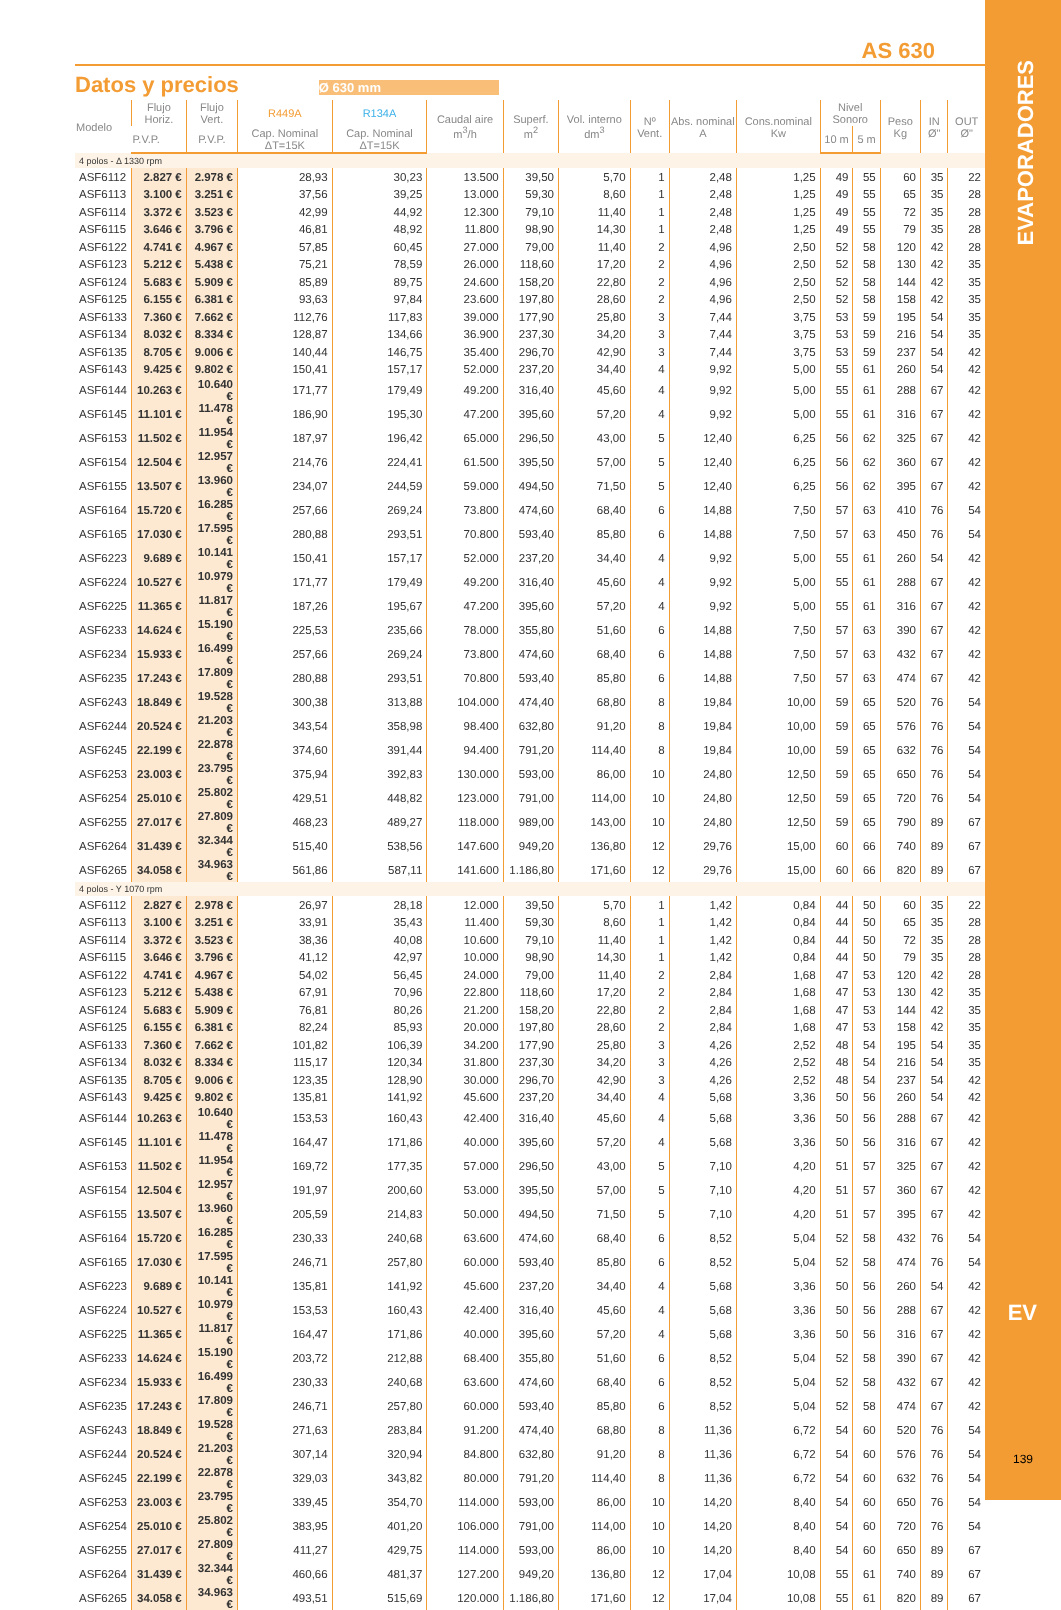EVAPORADORES
EV
139
AS 630
Datos y precios
Ø 630 mm
| Modelo | Flujo Horiz. | Flujo Vert. | R449A | R134A | Caudal aire m<sup>3</sup>/h | Superf. m<sup>2</sup> | Vol. interno dm<sup>3</sup> | Nº Vent. | Abs. nominal A | Cons.nominal Kw | Nivel Sonoro | | Peso Kg | IN Ø" | OUT Ø" |
| --- | --- | --- | --- | --- | --- | --- | --- | --- | --- | --- | --- | --- | --- | --- | --- |
| | P.V.P. | P.V.P. | Cap. Nominal ΔT=15K | Cap. Nominal ΔT=15K | | | | | | | 10 m | 5 m | | | |
| 4 polos - Δ 1330 rpm | | | | | | | | | | | | | | | |
| ASF6112 | 2.827 € | 2.978 € | 28,93 | 30,23 | 13.500 | 39,50 | 5,70 | 1 | 2,48 | 1,25 | 49 | 55 | 60 | 35 | 22 |
| ASF6113 | 3.100 € | 3.251 € | 37,56 | 39,25 | 13.000 | 59,30 | 8,60 | 1 | 2,48 | 1,25 | 49 | 55 | 65 | 35 | 28 |
| ASF6114 | 3.372 € | 3.523 € | 42,99 | 44,92 | 12.300 | 79,10 | 11,40 | 1 | 2,48 | 1,25 | 49 | 55 | 72 | 35 | 28 |
| ASF6115 | 3.646 € | 3.796 € | 46,81 | 48,92 | 11.800 | 98,90 | 14,30 | 1 | 2,48 | 1,25 | 49 | 55 | 79 | 35 | 28 |
| ASF6122 | 4.741 € | 4.967 € | 57,85 | 60,45 | 27.000 | 79,00 | 11,40 | 2 | 4,96 | 2,50 | 52 | 58 | 120 | 42 | 28 |
| ASF6123 | 5.212 € | 5.438 € | 75,21 | 78,59 | 26.000 | 118,60 | 17,20 | 2 | 4,96 | 2,50 | 52 | 58 | 130 | 42 | 35 |
| ASF6124 | 5.683 € | 5.909 € | 85,89 | 89,75 | 24.600 | 158,20 | 22,80 | 2 | 4,96 | 2,50 | 52 | 58 | 144 | 42 | 35 |
| ASF6125 | 6.155 € | 6.381 € | 93,63 | 97,84 | 23.600 | 197,80 | 28,60 | 2 | 4,96 | 2,50 | 52 | 58 | 158 | 42 | 35 |
| ASF6133 | 7.360 € | 7.662 € | 112,76 | 117,83 | 39.000 | 177,90 | 25,80 | 3 | 7,44 | 3,75 | 53 | 59 | 195 | 54 | 35 |
| ASF6134 | 8.032 € | 8.334 € | 128,87 | 134,66 | 36.900 | 237,30 | 34,20 | 3 | 7,44 | 3,75 | 53 | 59 | 216 | 54 | 35 |
| ASF6135 | 8.705 € | 9.006 € | 140,44 | 146,75 | 35.400 | 296,70 | 42,90 | 3 | 7,44 | 3,75 | 53 | 59 | 237 | 54 | 42 |
| ASF6143 | 9.425 € | 9.802 € | 150,41 | 157,17 | 52.000 | 237,20 | 34,40 | 4 | 9,92 | 5,00 | 55 | 61 | 260 | 54 | 42 |
| ASF6144 | 10.263 € | 10.640 € | 171,77 | 179,49 | 49.200 | 316,40 | 45,60 | 4 | 9,92 | 5,00 | 55 | 61 | 288 | 67 | 42 |
| ASF6145 | 11.101 € | 11.478 € | 186,90 | 195,30 | 47.200 | 395,60 | 57,20 | 4 | 9,92 | 5,00 | 55 | 61 | 316 | 67 | 42 |
| ASF6153 | 11.502 € | 11.954 € | 187,97 | 196,42 | 65.000 | 296,50 | 43,00 | 5 | 12,40 | 6,25 | 56 | 62 | 325 | 67 | 42 |
| ASF6154 | 12.504 € | 12.957 € | 214,76 | 224,41 | 61.500 | 395,50 | 57,00 | 5 | 12,40 | 6,25 | 56 | 62 | 360 | 67 | 42 |
| ASF6155 | 13.507 € | 13.960 € | 234,07 | 244,59 | 59.000 | 494,50 | 71,50 | 5 | 12,40 | 6,25 | 56 | 62 | 395 | 67 | 42 |
| ASF6164 | 15.720 € | 16.285 € | 257,66 | 269,24 | 73.800 | 474,60 | 68,40 | 6 | 14,88 | 7,50 | 57 | 63 | 410 | 76 | 54 |
| ASF6165 | 17.030 € | 17.595 € | 280,88 | 293,51 | 70.800 | 593,40 | 85,80 | 6 | 14,88 | 7,50 | 57 | 63 | 450 | 76 | 54 |
| ASF6223 | 9.689 € | 10.141 € | 150,41 | 157,17 | 52.000 | 237,20 | 34,40 | 4 | 9,92 | 5,00 | 55 | 61 | 260 | 54 | 42 |
| ASF6224 | 10.527 € | 10.979 € | 171,77 | 179,49 | 49.200 | 316,40 | 45,60 | 4 | 9,92 | 5,00 | 55 | 61 | 288 | 67 | 42 |
| ASF6225 | 11.365 € | 11.817 € | 187,26 | 195,67 | 47.200 | 395,60 | 57,20 | 4 | 9,92 | 5,00 | 55 | 61 | 316 | 67 | 42 |
| ASF6233 | 14.624 € | 15.190 € | 225,53 | 235,66 | 78.000 | 355,80 | 51,60 | 6 | 14,88 | 7,50 | 57 | 63 | 390 | 67 | 42 |
| ASF6234 | 15.933 € | 16.499 € | 257,66 | 269,24 | 73.800 | 474,60 | 68,40 | 6 | 14,88 | 7,50 | 57 | 63 | 432 | 67 | 42 |
| ASF6235 | 17.243 € | 17.809 € | 280,88 | 293,51 | 70.800 | 593,40 | 85,80 | 6 | 14,88 | 7,50 | 57 | 63 | 474 | 67 | 42 |
| ASF6243 | 18.849 € | 19.528 € | 300,38 | 313,88 | 104.000 | 474,40 | 68,80 | 8 | 19,84 | 10,00 | 59 | 65 | 520 | 76 | 54 |
| ASF6244 | 20.524 € | 21.203 € | 343,54 | 358,98 | 98.400 | 632,80 | 91,20 | 8 | 19,84 | 10,00 | 59 | 65 | 576 | 76 | 54 |
| ASF6245 | 22.199 € | 22.878 € | 374,60 | 391,44 | 94.400 | 791,20 | 114,40 | 8 | 19,84 | 10,00 | 59 | 65 | 632 | 76 | 54 |
| ASF6253 | 23.003 € | 23.795 € | 375,94 | 392,83 | 130.000 | 593,00 | 86,00 | 10 | 24,80 | 12,50 | 59 | 65 | 650 | 76 | 54 |
| ASF6254 | 25.010 € | 25.802 € | 429,51 | 448,82 | 123.000 | 791,00 | 114,00 | 10 | 24,80 | 12,50 | 59 | 65 | 720 | 76 | 54 |
| ASF6255 | 27.017 € | 27.809 € | 468,23 | 489,27 | 118.000 | 989,00 | 143,00 | 10 | 24,80 | 12,50 | 59 | 65 | 790 | 89 | 67 |
| ASF6264 | 31.439 € | 32.344 € | 515,40 | 538,56 | 147.600 | 949,20 | 136,80 | 12 | 29,76 | 15,00 | 60 | 66 | 740 | 89 | 67 |
| ASF6265 | 34.058 € | 34.963 € | 561,86 | 587,11 | 141.600 | 1.186,80 | 171,60 | 12 | 29,76 | 15,00 | 60 | 66 | 820 | 89 | 67 |
| 4 polos - Y 1070 rpm | | | | | | | | | | | | | | | |
| ASF6112 | 2.827 € | 2.978 € | 26,97 | 28,18 | 12.000 | 39,50 | 5,70 | 1 | 1,42 | 0,84 | 44 | 50 | 60 | 35 | 22 |
| ASF6113 | 3.100 € | 3.251 € | 33,91 | 35,43 | 11.400 | 59,30 | 8,60 | 1 | 1,42 | 0,84 | 44 | 50 | 65 | 35 | 28 |
| ASF6114 | 3.372 € | 3.523 € | 38,36 | 40,08 | 10.600 | 79,10 | 11,40 | 1 | 1,42 | 0,84 | 44 | 50 | 72 | 35 | 28 |
| ASF6115 | 3.646 € | 3.796 € | 41,12 | 42,97 | 10.000 | 98,90 | 14,30 | 1 | 1,42 | 0,84 | 44 | 50 | 79 | 35 | 28 |
| ASF6122 | 4.741 € | 4.967 € | 54,02 | 56,45 | 24.000 | 79,00 | 11,40 | 2 | 2,84 | 1,68 | 47 | 53 | 120 | 42 | 28 |
| ASF6123 | 5.212 € | 5.438 € | 67,91 | 70,96 | 22.800 | 118,60 | 17,20 | 2 | 2,84 | 1,68 | 47 | 53 | 130 | 42 | 35 |
| ASF6124 | 5.683 € | 5.909 € | 76,81 | 80,26 | 21.200 | 158,20 | 22,80 | 2 | 2,84 | 1,68 | 47 | 53 | 144 | 42 | 35 |
| ASF6125 | 6.155 € | 6.381 € | 82,24 | 85,93 | 20.000 | 197,80 | 28,60 | 2 | 2,84 | 1,68 | 47 | 53 | 158 | 42 | 35 |
| ASF6133 | 7.360 € | 7.662 € | 101,82 | 106,39 | 34.200 | 177,90 | 25,80 | 3 | 4,26 | 2,52 | 48 | 54 | 195 | 54 | 35 |
| ASF6134 | 8.032 € | 8.334 € | 115,17 | 120,34 | 31.800 | 237,30 | 34,20 | 3 | 4,26 | 2,52 | 48 | 54 | 216 | 54 | 35 |
| ASF6135 | 8.705 € | 9.006 € | 123,35 | 128,90 | 30.000 | 296,70 | 42,90 | 3 | 4,26 | 2,52 | 48 | 54 | 237 | 54 | 42 |
| ASF6143 | 9.425 € | 9.802 € | 135,81 | 141,92 | 45.600 | 237,20 | 34,40 | 4 | 5,68 | 3,36 | 50 | 56 | 260 | 54 | 42 |
| ASF6144 | 10.263 € | 10.640 € | 153,53 | 160,43 | 42.400 | 316,40 | 45,60 | 4 | 5,68 | 3,36 | 50 | 56 | 288 | 67 | 42 |
| ASF6145 | 11.101 € | 11.478 € | 164,47 | 171,86 | 40.000 | 395,60 | 57,20 | 4 | 5,68 | 3,36 | 50 | 56 | 316 | 67 | 42 |
| ASF6153 | 11.502 € | 11.954 € | 169,72 | 177,35 | 57.000 | 296,50 | 43,00 | 5 | 7,10 | 4,20 | 51 | 57 | 325 | 67 | 42 |
| ASF6154 | 12.504 € | 12.957 € | 191,97 | 200,60 | 53.000 | 395,50 | 57,00 | 5 | 7,10 | 4,20 | 51 | 57 | 360 | 67 | 42 |
| ASF6155 | 13.507 € | 13.960 € | 205,59 | 214,83 | 50.000 | 494,50 | 71,50 | 5 | 7,10 | 4,20 | 51 | 57 | 395 | 67 | 42 |
| ASF6164 | 15.720 € | 16.285 € | 230,33 | 240,68 | 63.600 | 474,60 | 68,40 | 6 | 8,52 | 5,04 | 52 | 58 | 432 | 76 | 54 |
| ASF6165 | 17.030 € | 17.595 € | 246,71 | 257,80 | 60.000 | 593,40 | 85,80 | 6 | 8,52 | 5,04 | 52 | 58 | 474 | 76 | 54 |
| ASF6223 | 9.689 € | 10.141 € | 135,81 | 141,92 | 45.600 | 237,20 | 34,40 | 4 | 5,68 | 3,36 | 50 | 56 | 260 | 54 | 42 |
| ASF6224 | 10.527 € | 10.979 € | 153,53 | 160,43 | 42.400 | 316,40 | 45,60 | 4 | 5,68 | 3,36 | 50 | 56 | 288 | 67 | 42 |
| ASF6225 | 11.365 € | 11.817 € | 164,47 | 171,86 | 40.000 | 395,60 | 57,20 | 4 | 5,68 | 3,36 | 50 | 56 | 316 | 67 | 42 |
| ASF6233 | 14.624 € | 15.190 € | 203,72 | 212,88 | 68.400 | 355,80 | 51,60 | 6 | 8,52 | 5,04 | 52 | 58 | 390 | 67 | 42 |
| ASF6234 | 15.933 € | 16.499 € | 230,33 | 240,68 | 63.600 | 474,60 | 68,40 | 6 | 8,52 | 5,04 | 52 | 58 | 432 | 67 | 42 |
| ASF6235 | 17.243 € | 17.809 € | 246,71 | 257,80 | 60.000 | 593,40 | 85,80 | 6 | 8,52 | 5,04 | 52 | 58 | 474 | 67 | 42 |
| ASF6243 | 18.849 € | 19.528 € | 271,63 | 283,84 | 91.200 | 474,40 | 68,80 | 8 | 11,36 | 6,72 | 54 | 60 | 520 | 76 | 54 |
| ASF6244 | 20.524 € | 21.203 € | 307,14 | 320,94 | 84.800 | 632,80 | 91,20 | 8 | 11,36 | 6,72 | 54 | 60 | 576 | 76 | 54 |
| ASF6245 | 22.199 € | 22.878 € | 329,03 | 343,82 | 80.000 | 791,20 | 114,40 | 8 | 11,36 | 6,72 | 54 | 60 | 632 | 76 | 54 |
| ASF6253 | 23.003 € | 23.795 € | 339,45 | 354,70 | 114.000 | 593,00 | 86,00 | 10 | 14,20 | 8,40 | 54 | 60 | 650 | 76 | 54 |
| ASF6254 | 25.010 € | 25.802 € | 383,95 | 401,20 | 106.000 | 791,00 | 114,00 | 10 | 14,20 | 8,40 | 54 | 60 | 720 | 76 | 54 |
| ASF6255 | 27.017 € | 27.809 € | 411,27 | 429,75 | 114.000 | 593,00 | 86,00 | 10 | 14,20 | 8,40 | 54 | 60 | 650 | 89 | 67 |
| ASF6264 | 31.439 € | 32.344 € | 460,66 | 481,37 | 127.200 | 949,20 | 136,80 | 12 | 17,04 | 10,08 | 55 | 61 | 740 | 89 | 67 |
| ASF6265 | 34.058 € | 34.963 € | 493,51 | 515,69 | 120.000 | 1.186,80 | 171,60 | 12 | 17,04 | 10,08 | 55 | 61 | 820 | 89 | 67 |